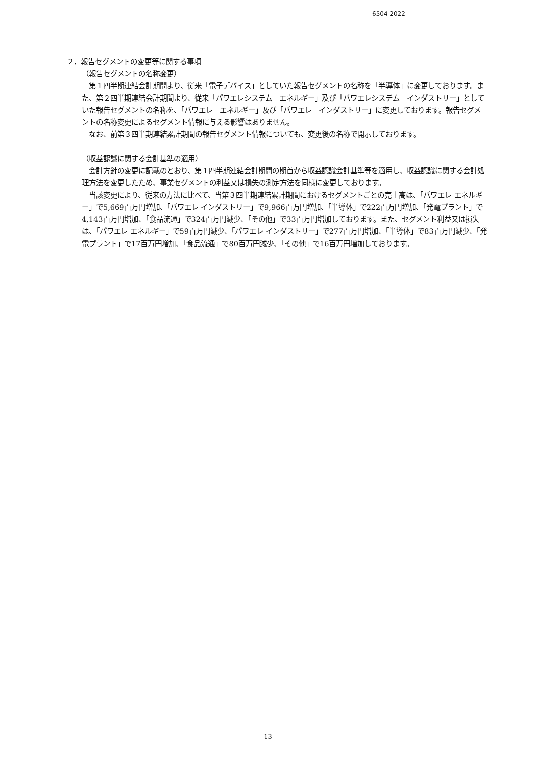6504 2022
２．報告セグメントの変更等に関する事項
（報告セグメントの名称変更）
　第１四半期連結会計期間より、従来「電子デバイス」としていた報告セグメントの名称を「半導体」に変更しております。また、第２四半期連結会計期間より、従来「パワエレシステム　エネルギー」及び「パワエレシステム　インダストリー」としていた報告セグメントの名称を、「パワエレ　エネルギー」及び「パワエレ　インダストリー」に変更しております。報告セグメントの名称変更によるセグメント情報に与える影響はありません。
　なお、前第３四半期連結累計期間の報告セグメント情報についても、変更後の名称で開示しております。
（収益認識に関する会計基準の適用）
　会計方針の変更に記載のとおり、第１四半期連結会計期間の期首から収益認識会計基準等を適用し、収益認識に関する会計処理方法を変更したため、事業セグメントの利益又は損失の測定方法を同様に変更しております。
　当該変更により、従来の方法に比べて、当第３四半期連結累計期間におけるセグメントごとの売上高は、「パワエレ エネルギー」で5,669百万円増加、「パワエレ インダストリー」で9,966百万円増加、「半導体」で222百万円増加、「発電プラント」で4,143百万円増加、「食品流通」で324百万円減少、「その他」で33百万円増加しております。また、セグメント利益又は損失は、「パワエレ エネルギー」で59百万円減少、「パワエレ インダストリー」で277百万円増加、「半導体」で83百万円減少、「発電プラント」で17百万円増加、「食品流通」で80百万円減少、「その他」で16百万円増加しております。
- 13 -